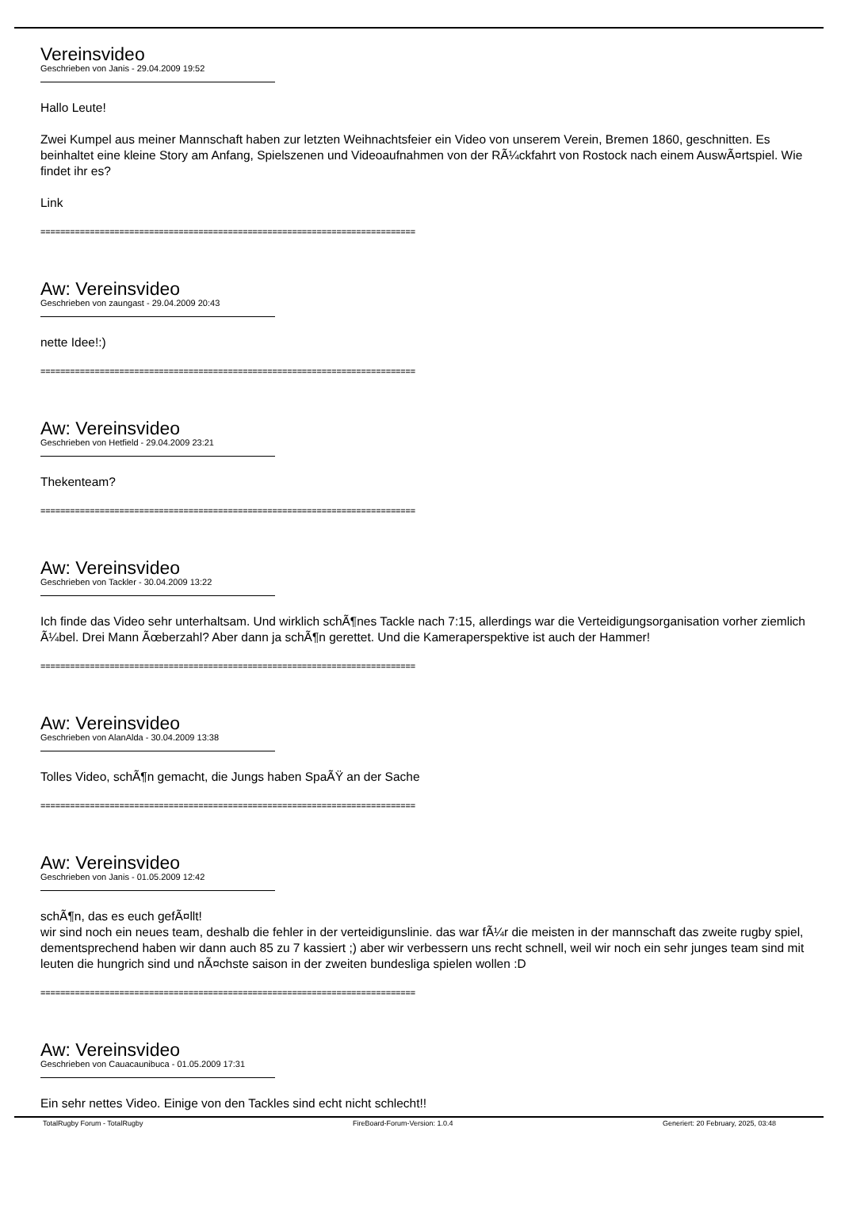Vereinsvideo
Geschrieben von Janis - 29.04.2009 19:52
Hallo Leute!
Zwei Kumpel aus meiner Mannschaft haben zur letzten Weihnachtsfeier ein Video von unserem Verein, Bremen 1860, geschnitten. Es beinhaltet eine kleine Story am Anfang, Spielszenen und Videoaufnahmen von der RÃ¼ckfahrt von Rostock nach einem AuswÃ¤rtspiel. Wie findet ihr es?
Link
============================================================================
Aw: Vereinsvideo
Geschrieben von zaungast - 29.04.2009 20:43
nette Idee!:)
============================================================================
Aw: Vereinsvideo
Geschrieben von Hetfield - 29.04.2009 23:21
Thekenteam?
============================================================================
Aw: Vereinsvideo
Geschrieben von Tackler - 30.04.2009 13:22
Ich finde das Video sehr unterhaltsam. Und wirklich schÃ¶nes Tackle nach 7:15, allerdings war die Verteidigungsorganisation vorher ziemlich Ã¼bel. Drei Mann Ãœberzahl? Aber dann ja schÃ¶n gerettet. Und die Kameraperspektive ist auch der Hammer!
============================================================================
Aw: Vereinsvideo
Geschrieben von AlanAlda - 30.04.2009 13:38
Tolles Video, schÃ¶n gemacht, die Jungs haben SpaÃŸ an der Sache
============================================================================
Aw: Vereinsvideo
Geschrieben von Janis - 01.05.2009 12:42
schÃ¶n, das es euch gefÃ¤llt!
wir sind noch ein neues team, deshalb die fehler in der verteidigunslinie. das war fÃ¼r die meisten in der mannschaft das zweite rugby spiel, dementsprechend haben wir dann auch 85 zu 7 kassiert ;) aber wir verbessern uns recht schnell, weil wir noch ein sehr junges team sind mit leuten die hungrich sind und nÃ¤chste saison in der zweiten bundesliga spielen wollen :D
============================================================================
Aw: Vereinsvideo
Geschrieben von Cauacaunibuca - 01.05.2009 17:31
Ein sehr nettes Video. Einige von den Tackles sind echt nicht schlecht!!
TotalRugby Forum - TotalRugby FireBoard-Forum-Version: 1.0.4 Generiert: 20 February, 2025, 03:48